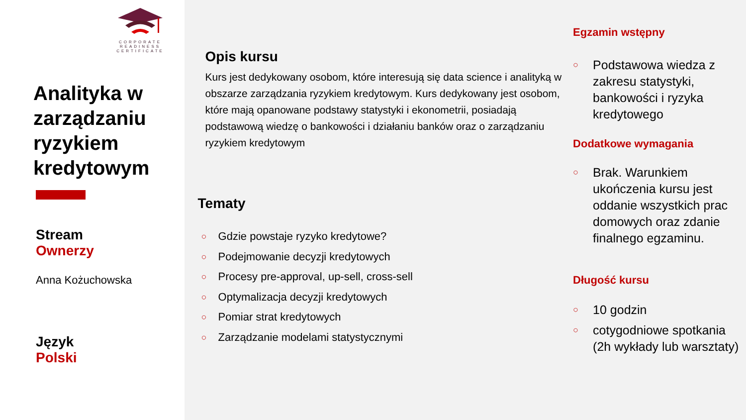CORPORATE READINESS
CERTIFICATE
Analityka w zarządzaniu ryzykiem kredytowym
Stream
Ownerzy
Anna Kożuchowska
Język
Polski
Opis kursu
Kurs jest dedykowany osobom, które interesują się data science i analityką w obszarze zarządzania ryzykiem kredytowym. Kurs dedykowany jest osobom, które mają opanowane podstawy statystyki i ekonometrii, posiadają podstawową wiedzę o bankowości i działaniu banków oraz o zarządzaniu ryzykiem kredytowym
Tematy
○ Gdzie powstaje ryzyko kredytowe?
○ Podejmowanie decyzji kredytowych
○ Procesy pre-approval, up-sell, cross-sell
○ Optymalizacja decyzji kredytowych
○ Pomiar strat kredytowych
○ Zarządzanie modelami statystycznymi
Egzamin wstępny
○ Podstawowa wiedza z zakresu statystyki, bankowości i ryzyka kredytowego
Dodatkowe wymagania
○ Brak. Warunkiem ukończenia kursu jest oddanie wszystkich prac domowych oraz zdanie finalnego egzaminu.
Długość kursu
○ 10 godzin
○ cotygodniowe spotkania (2h wykłady lub warsztaty)